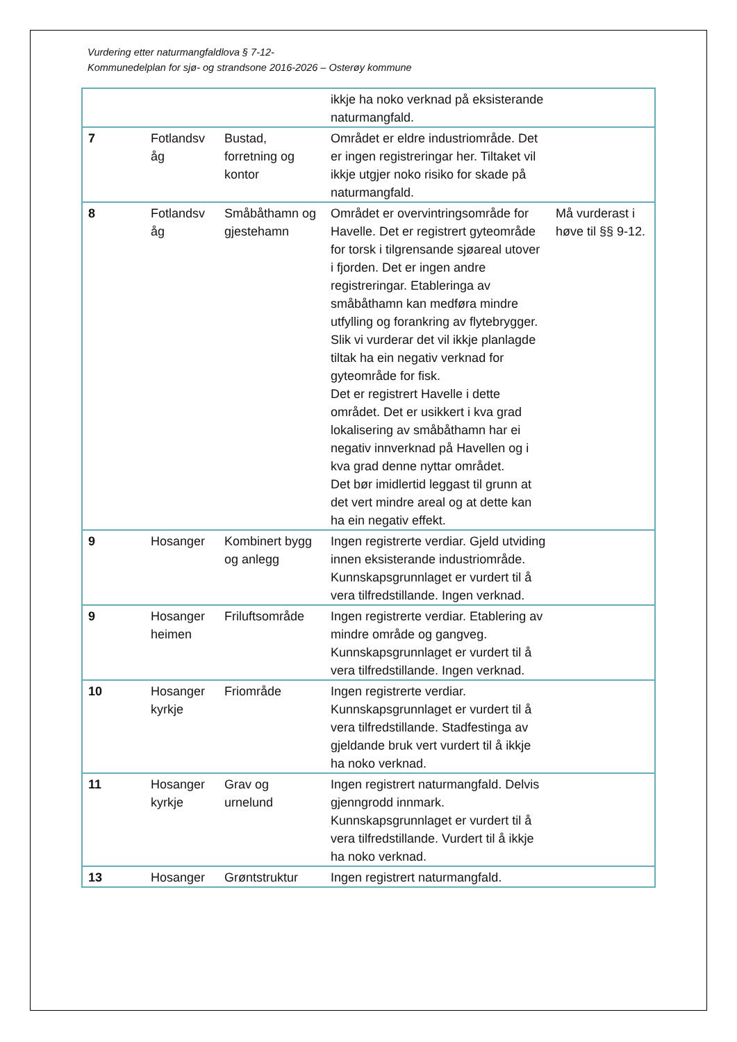Vurdering etter naturmangfaldlova § 7-12-
Kommunedelplan for sjø- og strandsone 2016-2026 – Osterøy kommune
| | | | ikkje ha noko verknad på eksisterande naturmangfald. | |
| 7 | Fotlandsv åg | Bustad, forretning og kontor | Området er eldre industriområde. Det er ingen registreringar her. Tiltaket vil ikkje utgjer noko risiko for skade på naturmangfald. | |
| 8 | Fotlandsv åg | Småbåthamn og gjestehamn | Området er overvintringsområde for Havelle. Det er registrert gyteområde for torsk i tilgrensande sjøareal utover i fjorden. Det er ingen andre registreringar. Etableringa av småbåthamn kan medføra mindre utfylling og forankring av flytebrygger. Slik vi vurderar det vil ikkje planlagde tiltak ha ein negativ verknad for gyteområde for fisk. Det er registrert Havelle i dette området. Det er usikkert i kva grad lokalisering av småbåthamn har ei negativ innverknad på Havellen og i kva grad denne nyttar området. Det bør imidlertid leggast til grunn at det vert mindre areal og at dette kan ha ein negativ effekt. | Må vurderast i høve til §§ 9-12. |
| 9 | Hosanger | Kombinert bygg og anlegg | Ingen registrerte verdiar. Gjeld utviding innen eksisterande industriområde. Kunnskapsgrunnlaget er vurdert til å vera tilfredstillande. Ingen verknad. | |
| 9 | Hosanger heimen | Friluftsområde | Ingen registrerte verdiar. Etablering av mindre område og gangveg. Kunnskapsgrunnlaget er vurdert til å vera tilfredstillande. Ingen verknad. | |
| 10 | Hosanger kyrkje | Friområde | Ingen registrerte verdiar. Kunnskapsgrunnlaget er vurdert til å vera tilfredstillande. Stadfestinga av gjeldande bruk vert vurdert til å ikkje ha noko verknad. | |
| 11 | Hosanger kyrkje | Grav og urnelund | Ingen registrert naturmangfald. Delvis gjenngrodd innmark. Kunnskapsgrunnlaget er vurdert til å vera tilfredstillande. Vurdert til å ikkje ha noko verknad. | |
| 13 | Hosanger | Grøntstruktur | Ingen registrert naturmangfald. | |